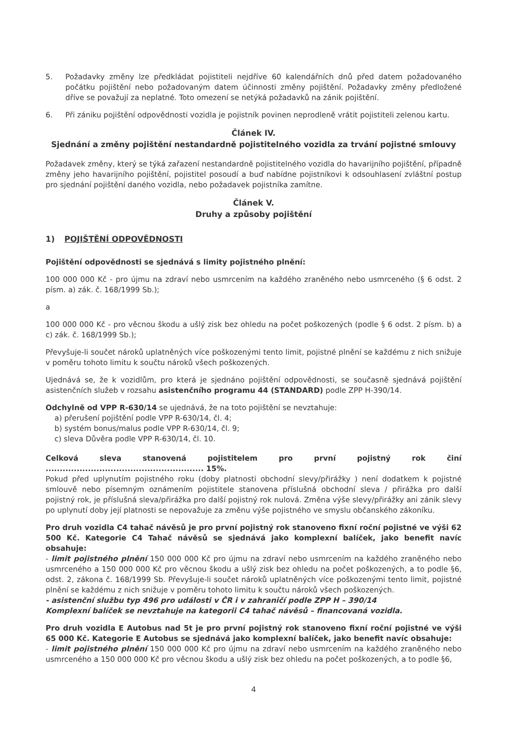5. Požadavky změny lze předkládat pojistiteli nejdříve 60 kalendářních dnů před datem požadovaného počátku pojištění nebo požadovaným datem účinnosti změny pojištění. Požadavky změny předložené dříve se považují za neplatné. Toto omezení se netýká požadavků na zánik pojištění.
6. Při zániku pojištění odpovědnosti vozidla je pojistník povinen neprodleně vrátit pojistiteli zelenou kartu.
Článek IV.
Sjednání a změny pojištění nestandardně pojistitelného vozidla za trvání pojistné smlouvy
Požadavek změny, který se týká zařazení nestandardně pojistitelného vozidla do havarijního pojištění, případně změny jeho havarijního pojištění, pojistitel posoudí a buď nabídne pojistníkovi k odsouhlasení zvláštní postup pro sjednání pojištění daného vozidla, nebo požadavek pojistníka zamítne.
Článek V.
Druhy a způsoby pojištění
1) POJIŠTĚNÍ ODPOVĚDNOSTI
Pojištění odpovědnosti se sjednává s limity pojistného plnění:
100 000 000 Kč - pro újmu na zdraví nebo usmrcením na každého zraněného nebo usmrceného (§ 6 odst. 2 písm. a) zák. č. 168/1999 Sb.);
a
100 000 000 Kč - pro věcnou škodu a ušlý zisk bez ohledu na počet poškozených (podle § 6 odst. 2 písm. b) a c) zák. č. 168/1999 Sb.);
Převyšuje-li součet nároků uplatněných více poškozenými tento limit, pojistné plnění se každému z nich snižuje v poměru tohoto limitu k součtu nároků všech poškozených.
Ujednává se, že k vozidlům, pro která je sjednáno pojištění odpovědnosti, se současně sjednává pojištění asistenčních služeb v rozsahu asistenčního programu 44 (STANDARD) podle ZPP H-390/14.
Odchylně od VPP R-630/14 se ujednává, že na toto pojištění se nevztahuje:
a) přerušení pojištění podle VPP R-630/14, čl. 4;
b) systém bonus/malus podle VPP R-630/14, čl. 9;
c) sleva Důvěra podle VPP R-630/14, čl. 10.
Celková sleva stanovená pojistitelem pro první pojistný rok činí ........................................................ 15%.
Pokud před uplynutím pojistného roku (doby platnosti obchodní slevy/přirážky ) není dodatkem k pojistné smlouvě nebo písemným oznámením pojistitele stanovena příslušná obchodní sleva / přirážka pro další pojistný rok, je příslušná sleva/přirážka pro další pojistný rok nulová. Změna výše slevy/přirážky ani zánik slevy po uplynutí doby její platnosti se nepovažuje za změnu výše pojistného ve smyslu občanského zákoníku.
Pro druh vozidla C4 tahač návěsů je pro první pojistný rok stanoveno fixní roční pojistné ve výši 62 500 Kč. Kategorie C4 Tahač návěsů se sjednává jako komplexní balíček, jako benefit navíc obsahuje:
- limit pojistného plnění 150 000 000 Kč pro újmu na zdraví nebo usmrcením na každého zraněného nebo usmrceného a 150 000 000 Kč pro věcnou škodu a ušlý zisk bez ohledu na počet poškozených, a to podle §6, odst. 2, zákona č. 168/1999 Sb. Převyšuje-li součet nároků uplatněných více poškozenými tento limit, pojistné plnění se každému z nich snižuje v poměru tohoto limitu k součtu nároků všech poškozených.
- asistenční službu typ 496 pro události v ČR i v zahraničí podle ZPP H – 390/14
Komplexní balíček se nevztahuje na kategorii C4 tahač návěsů – financovaná vozidla.
Pro druh vozidla E Autobus nad 5t je pro první pojistný rok stanoveno fixní roční pojistné ve výši 65 000 Kč. Kategorie E Autobus se sjednává jako komplexní balíček, jako benefit navíc obsahuje:
- limit pojistného plnění 150 000 000 Kč pro újmu na zdraví nebo usmrcením na každého zraněného nebo usmrceného a 150 000 000 Kč pro věcnou škodu a ušlý zisk bez ohledu na počet poškozených, a to podle §6,
4